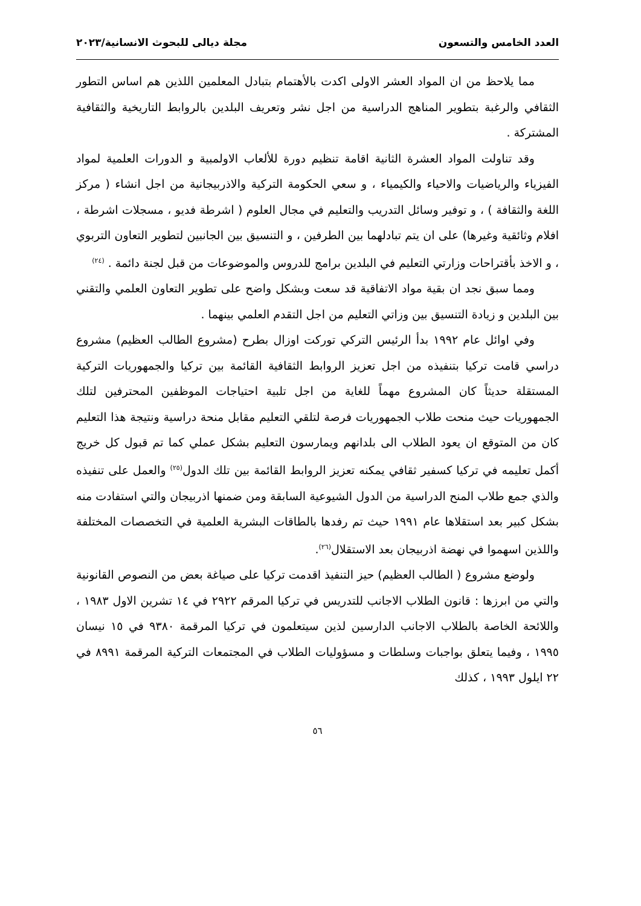العدد الخامس والتسعون مجلة ديالى للبحوث الانسانية/٢٠٢٣
مما يلاحظ من ان المواد العشر الاولى اكدت بالأهتمام بتبادل المعلمين اللذين هم اساس التطور الثقافي والرغبة بتطوير المناهج الدراسية من اجل نشر وتعريف البلدين بالروابط التاريخية والثقافية المشتركة .
وقد تناولت المواد العشرة الثانية اقامة تنظيم دورة للألعاب الاولمبية و الدورات العلمية لمواد الفيزياء والرياضيات والاحياء والكيمياء ، و سعي الحكومة التركية والاذربيجانية من اجل انشاء ( مركز اللغة والثقافة ) ، و توفير وسائل التدريب والتعليم في مجال العلوم ( اشرطة فديو ، مسجلات اشرطة ، افلام وثائقية وغيرها) على ان يتم تبادلهما بين الطرفين ، و التنسيق بين الجانبين لتطوير التعاون التربوي ، و الاخذ بأقتراحات وزارتي التعليم في البلدين برامج للدروس والموضوعات من قبل لجنة دائمة . <sup>(٢٤)</sup>
ومما سبق نجد ان بقية مواد الاتفاقية قد سعت وبشكل واضح على تطوير التعاون العلمي والتقني بين البلدين و زيادة التنسيق بين وزاتي التعليم من اجل التقدم العلمي بينهما .
وفي اوائل عام ١٩٩٢ بدأ الرئيس التركي توركت اوزال بطرح (مشروع الطالب العظيم) مشروع دراسي قامت تركيا بتنفيذه من اجل تعزيز الروابط الثقافية القائمة بين تركيا والجمهوريات التركية المستقلة حديثاً كان المشروع مهماً للغاية من اجل تلبية احتياجات الموظفين المحترفين لتلك الجمهوريات حيث منحت طلاب الجمهوريات فرصة لتلقي التعليم مقابل منحة دراسية ونتيجة هذا التعليم كان من المتوقع ان يعود الطلاب الى بلدانهم ويمارسون التعليم بشكل عملي كما تم قبول كل خريج أكمل تعليمه في تركيا كسفير ثقافي يمكنه تعزيز الروابط القائمة بين تلك الدول<sup>(٢٥)</sup> والعمل على تنفيذه والذي جمع طلاب المنح الدراسية من الدول الشيوعية السابقة ومن ضمنها اذربيجان والتي استفادت منه بشكل كبير بعد استقلاها عام ١٩٩١ حيث تم رفدها بالطاقات البشرية العلمية في التخصصات المختلفة واللذين اسهموا في نهضة اذربيجان بعد الاستقلال<sup>(٢٦)</sup>.
ولوضع مشروع ( الطالب العظيم) حيز التنفيذ اقدمت تركيا على صياغة بعض من النصوص القانونية والتي من ابرزها : قانون الطلاب الاجانب للتدريس في تركيا المرقم ٢٩٢٢ في ١٤ تشرين الاول ١٩٨٣ ، واللائحة الخاصة بالطلاب الاجانب الدارسين لذين سيتعلمون في تركيا المرقمة ٩٣٨٠ في ١٥ نيسان ١٩٩٥ ، وفيما يتعلق بواجبات وسلطات و مسؤوليات الطلاب في المجتمعات التركية المرقمة ٨٩٩١ في ٢٢ ايلول ١٩٩٣ ، كذلك
٥٦